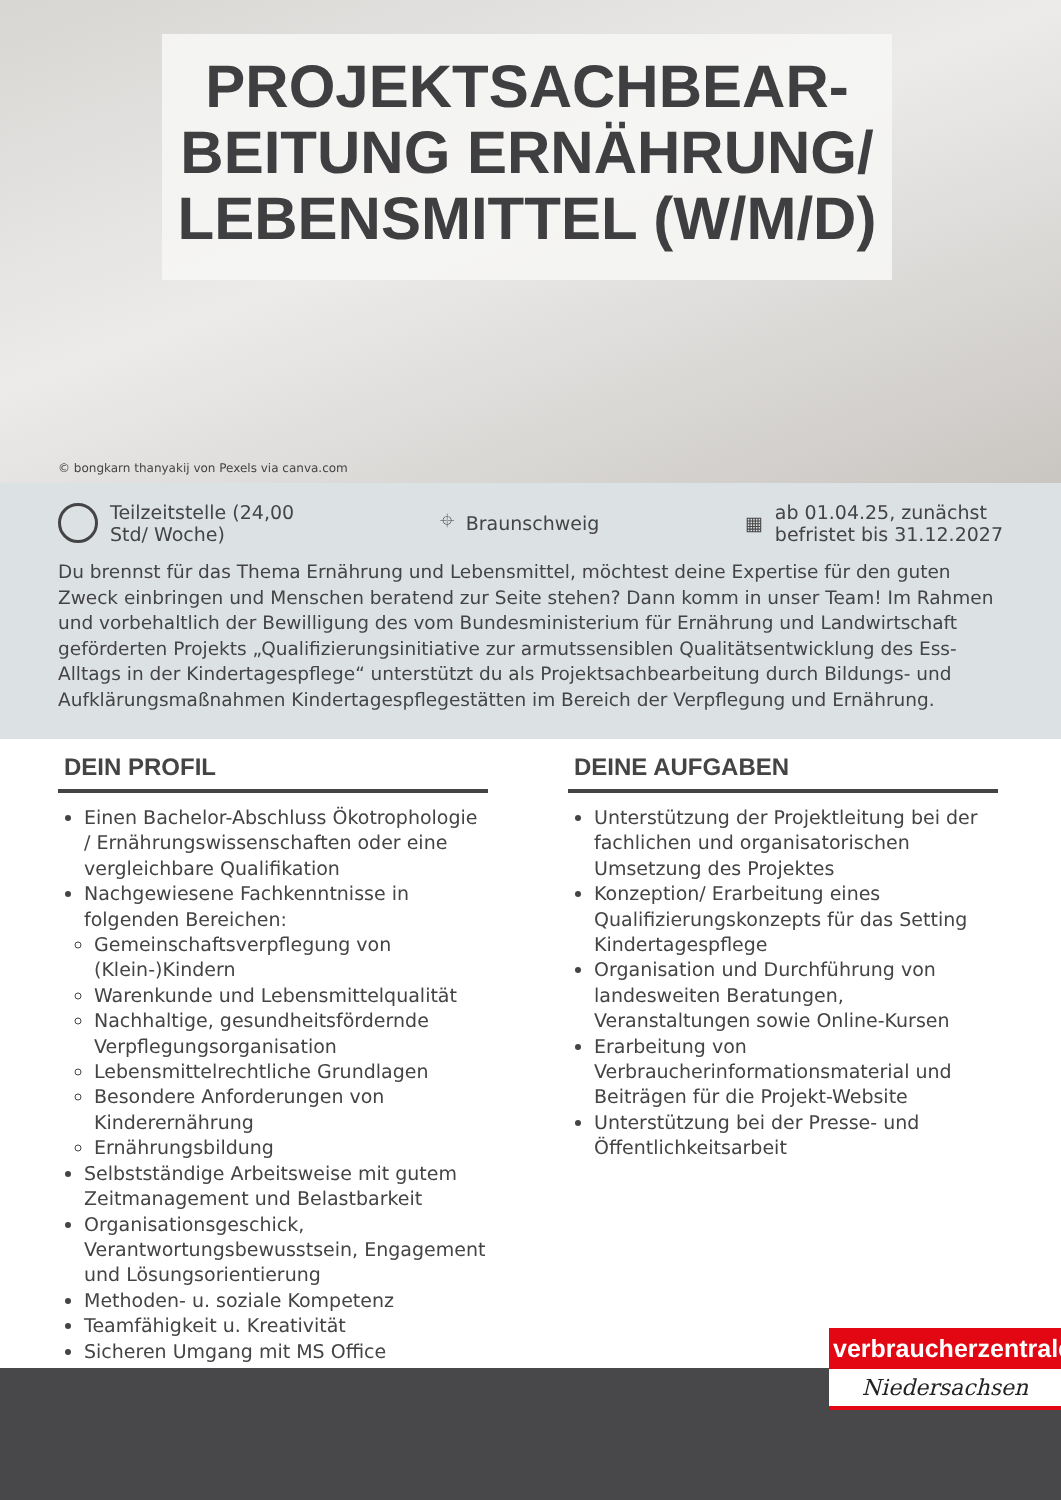PROJEKTSACHBEAR-
BEITUNG ERNÄHRUNG/
LEBENSMITTEL (W/M/D)
© bongkarn thanyakij von Pexels via canva.com
Teilzeitstelle (24,00
Std/ Woche)
⌖ Braunschweig ▦ ab 01.04.25, zunächst
befristet bis 31.12.2027
Du brennst für das Thema Ernährung und Lebensmittel, möchtest deine Expertise für den guten Zweck einbringen und Menschen beratend zur Seite stehen? Dann komm in unser Team! Im Rahmen und vorbehaltlich der Bewilligung des vom Bundesministerium für Ernährung und Landwirtschaft geförderten Projekts „Qualifizierungsinitiative zur armutssensiblen Qualitätsentwicklung des Ess-Alltags in der Kindertagespflege“ unterstützt du als Projektsachbearbeitung durch Bildungs- und Aufklärungsmaßnahmen Kindertagespflegestätten im Bereich der Verpflegung und Ernährung.
DEIN PROFIL
Einen Bachelor-Abschluss Ökotrophologie / Ernährungswissenschaften oder eine vergleichbare Qualifikation
Nachgewiesene Fachkenntnisse in folgenden Bereichen:
Gemeinschaftsverpflegung von (Klein-)Kindern
Warenkunde und Lebensmittelqualität
Nachhaltige, gesundheitsfördernde Verpflegungsorganisation
Lebensmittelrechtliche Grundlagen
Besondere Anforderungen von Kinderernährung
Ernährungsbildung
Selbstständige Arbeitsweise mit gutem Zeitmanagement und Belastbarkeit
Organisationsgeschick, Verantwortungsbewusstsein, Engagement und Lösungsorientierung
Methoden- u. soziale Kompetenz
Teamfähigkeit u. Kreativität
Sicheren Umgang mit MS Office
DEINE AUFGABEN
Unterstützung der Projektleitung bei der fachlichen und organisatorischen Umsetzung des Projektes
Konzeption/ Erarbeitung eines Qualifizierungskonzepts für das Setting Kindertagespflege
Organisation und Durchführung von landesweiten Beratungen, Veranstaltungen sowie Online-Kursen
Erarbeitung von Verbraucherinformationsmaterial und Beiträgen für die Projekt-Website
Unterstützung bei der Presse- und Öffentlichkeitsarbeit
verbraucherzentrale
Niedersachsen